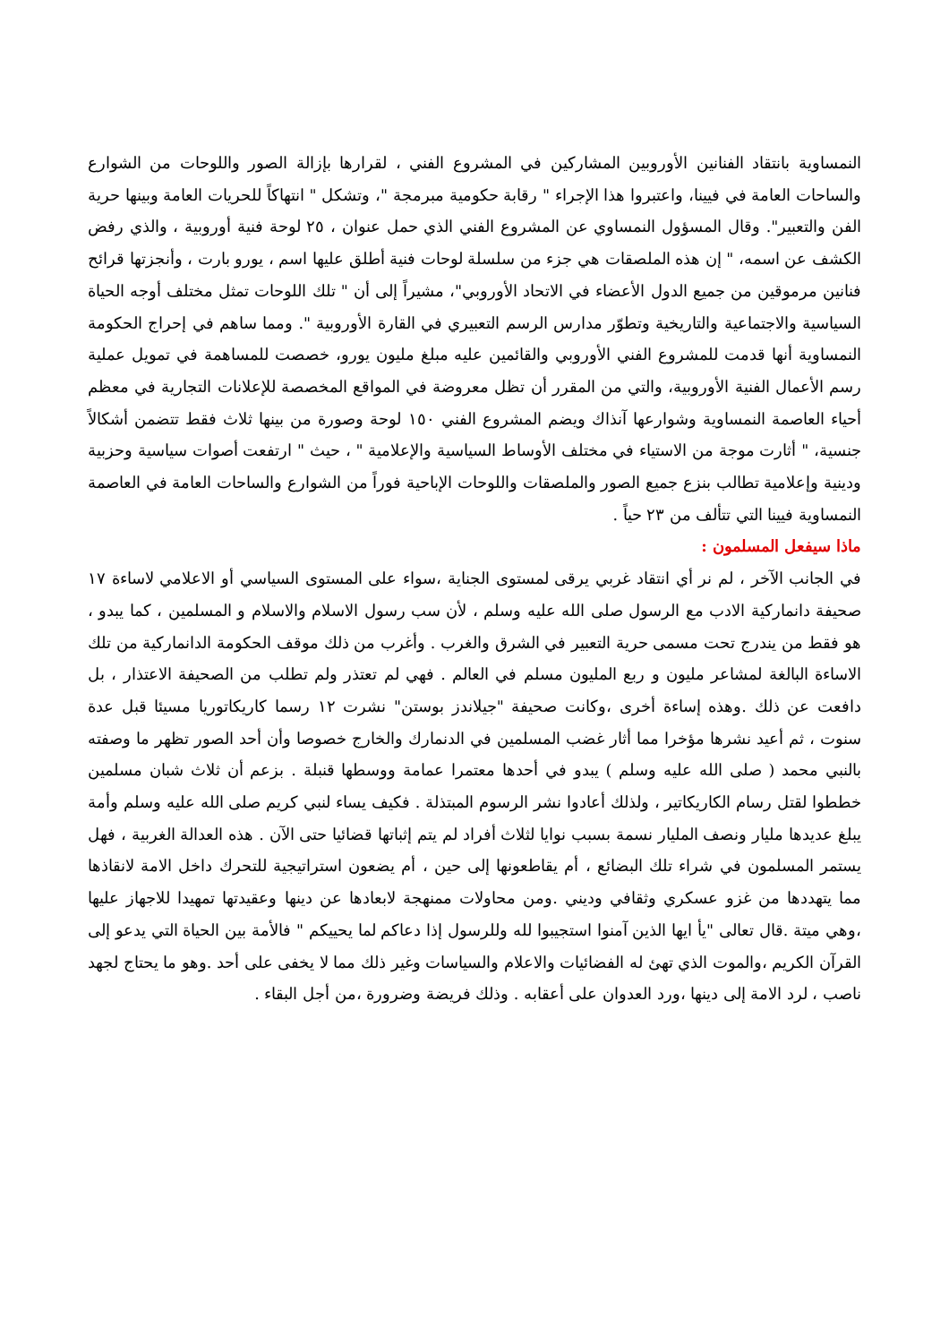النمساوية بانتقاد الفنانين الأوروبين المشاركين في المشروع الفني ، لقرارها بإزالة الصور واللوحات من الشوارع والساحات العامة في فيينا، واعتبروا هذا الإجراء " رقابة حكومية مبرمجة "، وتشكل " انتهاكاً للحريات العامة وبينها حرية الفن والتعبير". وقال المسؤول النمساوي عن المشروع الفني الذي حمل عنوان ، ٢٥ لوحة فنية أوروبية ، والذي رفض الكشف عن اسمه، " إن هذه الملصقات هي جزء من سلسلة لوحات فنية أطلق عليها اسم ، يورو بارت ، وأنجزتها قرائح فنانين مرموقين من جميع الدول الأعضاء في الاتحاد الأوروبي"، مشيراً إلى أن " تلك اللوحات تمثل مختلف أوجه الحياة السياسية والاجتماعية والتاريخية وتطوّر مدارس الرسم التعبيري في القارة الأوروبية ". ومما ساهم في إحراج الحكومة النمساوية أنها قدمت للمشروع الفني الأوروبي والقائمين عليه مبلغ مليون يورو، خصصت للمساهمة في تمويل عملية رسم الأعمال الفنية الأوروبية، والتي من المقرر أن تظل معروضة في المواقع المخصصة للإعلانات التجارية في معظم أحياء العاصمة النمساوية وشوارعها آنذاك ويضم المشروع الفني ١٥٠ لوحة وصورة من بينها ثلاث فقط تتضمن أشكالاً جنسية، " أثارت موجة من الاستياء في مختلف الأوساط السياسية والإعلامية " ، حيث " ارتفعت أصوات سياسية وحزبية ودينية وإعلامية تطالب بنزع جميع الصور والملصقات واللوحات الإباحية فوراً من الشوارع والساحات العامة في العاصمة النمساوية فيينا التي تتألف من ٢٣ حياً .
ماذا سيفعل المسلمون :
في الجانب الآخر ، لم نر أي انتقاد غربي يرقى لمستوى الجناية ،سواء على المستوى السياسي أو الاعلامي لاساءة ١٧ صحيفة دانماركية الادب مع الرسول صلى الله عليه وسلم ، لأن سب رسول الاسلام والاسلام و المسلمين ، كما يبدو ، هو فقط من يندرج تحت مسمى حرية التعبير في الشرق والغرب . وأغرب من ذلك موقف الحكومة الدانماركية من تلك الاساءة البالغة لمشاعر مليون و ربع المليون مسلم في العالم . فهي لم تعتذر ولم تطلب من الصحيفة الاعتذار ، بل دافعت عن ذلك .وهذه إساءة أخرى ،وكانت صحيفة "جيلاندز بوستن" نشرت ١٢ رسما كاريكاتوريا مسيئا قبل عدة سنوت ، ثم أعيد نشرها مؤخرا مما أثار غضب المسلمين في الدنمارك والخارج خصوصا وأن أحد الصور تظهر ما وصفته بالنبي محمد ( صلى الله عليه وسلم ) يبدو في أحدها معتمرا عمامة ووسطها قنبلة . بزعم أن ثلاث شبان مسلمين خططوا لقتل رسام الكاريكاتير ، ولذلك أعادوا نشر الرسوم المبتذلة . فكيف يساء لنبي كريم صلى الله عليه وسلم وأمة يبلغ عديدها مليار ونصف المليار نسمة بسبب نوايا لثلاث أفراد لم يتم إثباتها قضائيا حتى الآن . هذه العدالة الغربية ، فهل يستمر المسلمون في شراء تلك البضائع ، أم يقاطعونها إلى حين ، أم يضعون استراتيجية للتحرك داخل الامة لانقاذها مما يتهددها من غزو عسكري وثقافي وديني .ومن محاولات ممنهجة لابعادها عن دينها وعقيدتها تمهيدا للاجهاز عليها ،وهي ميتة .قال تعالى "يأ ايها الذين آمنوا استجيبوا لله وللرسول إذا دعاكم لما يحييكم " فالأمة بين الحياة التي يدعو إلى القرآن الكريم ،والموت الذي تهئ له الفضائيات والاعلام والسياسات وغير ذلك مما لا يخفى على أحد .وهو ما يحتاج لجهد ناصب ، لرد الامة إلى دينها ،ورد العدوان على أعقابه . وذلك فريضة وضرورة ،من أجل البقاء .